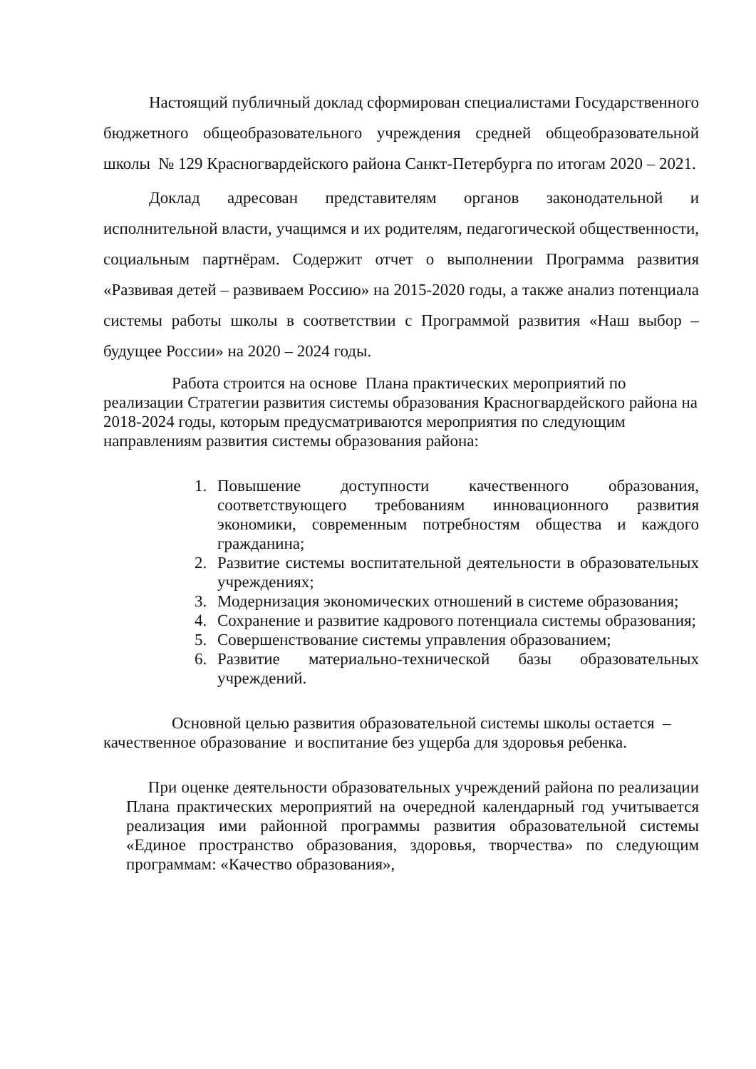Настоящий публичный доклад сформирован специалистами Государственного бюджетного общеобразовательного учреждения средней общеобразовательной школы № 129 Красногвардейского района Санкт-Петербурга по итогам 2020 – 2021.
Доклад адресован представителям органов законодательной и исполнительной власти, учащимся и их родителям, педагогической общественности, социальным партнёрам. Содержит отчет о выполнении Программа развития «Развивая детей – развиваем Россию» на 2015-2020 годы, а также анализ потенциала системы работы школы в соответствии с Программой развития «Наш выбор – будущее России» на 2020 – 2024 годы.
Работа строится на основе Плана практических мероприятий по реализации Стратегии развития системы образования Красногвардейского района на 2018-2024 годы, которым предусматриваются мероприятия по следующим направлениям развития системы образования района:
1. Повышение доступности качественного образования, соответствующего требованиям инновационного развития экономики, современным потребностям общества и каждого гражданина;
2. Развитие системы воспитательной деятельности в образовательных учреждениях;
3. Модернизация экономических отношений в системе образования;
4. Сохранение и развитие кадрового потенциала системы образования;
5. Совершенствование системы управления образованием;
6. Развитие материально-технической базы образовательных учреждений.
Основной целью развития образовательной системы школы остается – качественное образование и воспитание без ущерба для здоровья ребенка.
При оценке деятельности образовательных учреждений района по реализации Плана практических мероприятий на очередной календарный год учитывается реализация ими районной программы развития образовательной системы «Единое пространство образования, здоровья, творчества» по следующим программам: «Качество образования»,